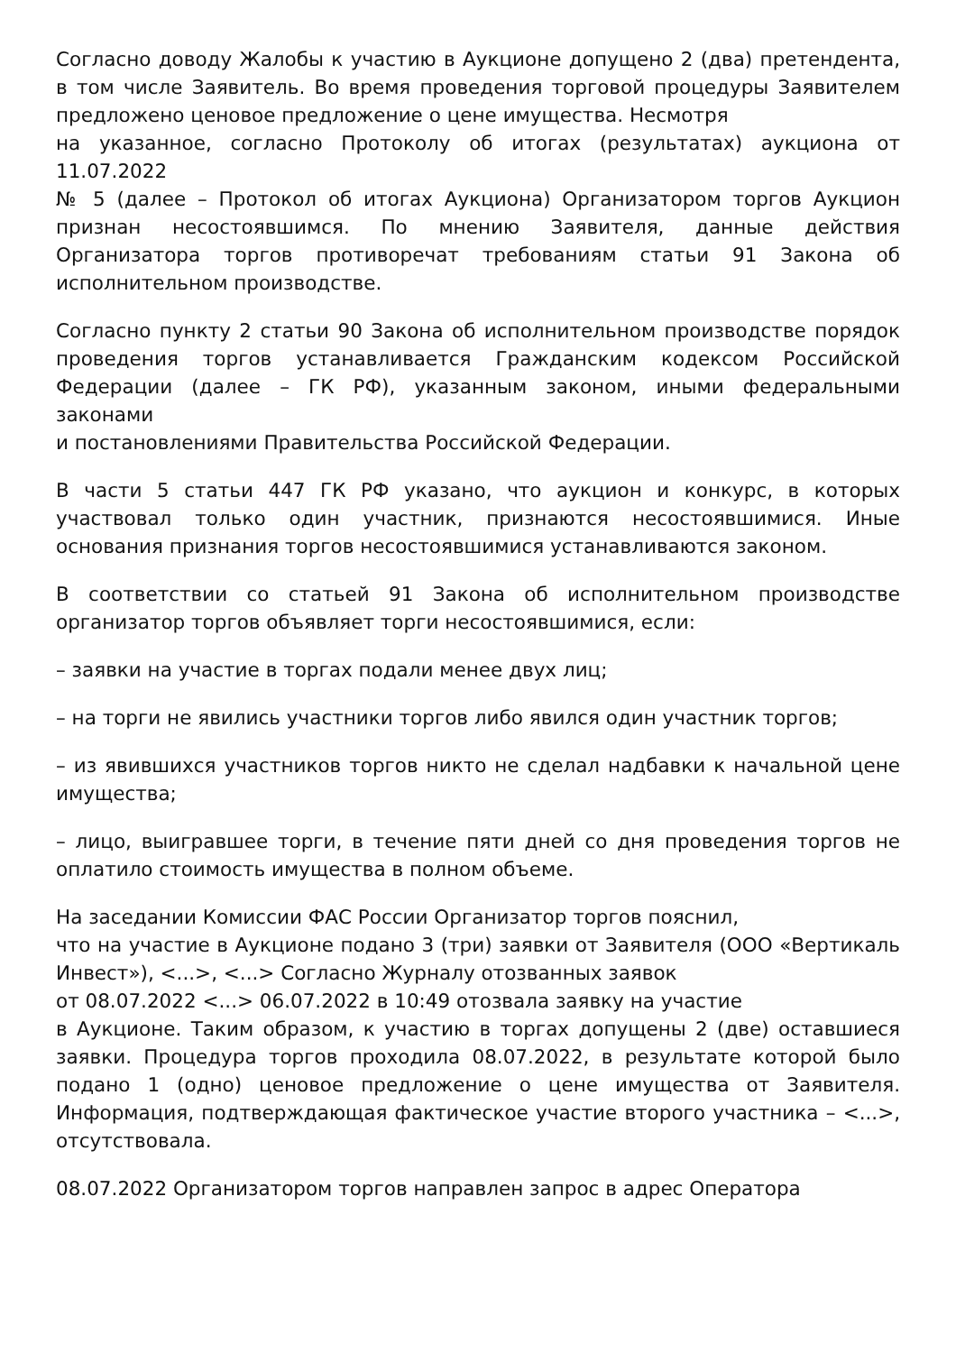Согласно доводу Жалобы к участию в Аукционе допущено 2 (два) претендента, в том числе Заявитель. Во время проведения торговой процедуры Заявителем предложено ценовое предложение о цене имущества. Несмотря
на указанное, согласно Протоколу об итогах (результатах) аукциона от 11.07.2022
№ 5 (далее – Протокол об итогах Аукциона) Организатором торгов Аукцион признан несостоявшимся. По мнению Заявителя, данные действия Организатора торгов противоречат требованиям статьи 91 Закона об исполнительном производстве.
Согласно пункту 2 статьи 90 Закона об исполнительном производстве порядок проведения торгов устанавливается Гражданским кодексом Российской Федерации (далее – ГК РФ), указанным законом, иными федеральными законами
и постановлениями Правительства Российской Федерации.
В части 5 статьи 447 ГК РФ указано, что аукцион и конкурс, в которых участвовал только один участник, признаются несостоявшимися. Иные основания признания торгов несостоявшимися устанавливаются законом.
В соответствии со статьей 91 Закона об исполнительном производстве организатор торгов объявляет торги несостоявшимися, если:
– заявки на участие в торгах подали менее двух лиц;
– на торги не явились участники торгов либо явился один участник торгов;
– из явившихся участников торгов никто не сделал надбавки к начальной цене имущества;
– лицо, выигравшее торги, в течение пяти дней со дня проведения торгов не оплатило стоимость имущества в полном объеме.
На заседании Комиссии ФАС России Организатор торгов пояснил,
что на участие в Аукционе подано 3 (три) заявки от Заявителя (ООО «Вертикаль Инвест»), <...>, <...> Согласно Журналу отозванных заявок
от 08.07.2022 <...> 06.07.2022 в 10:49 отозвала заявку на участие
в Аукционе. Таким образом, к участию в торгах допущены 2 (две) оставшиеся заявки. Процедура торгов проходила 08.07.2022, в результате которой было подано 1 (одно) ценовое предложение о цене имущества от Заявителя. Информация, подтверждающая фактическое участие второго участника – <...>, отсутствовала.
08.07.2022 Организатором торгов направлен запрос в адрес Оператора